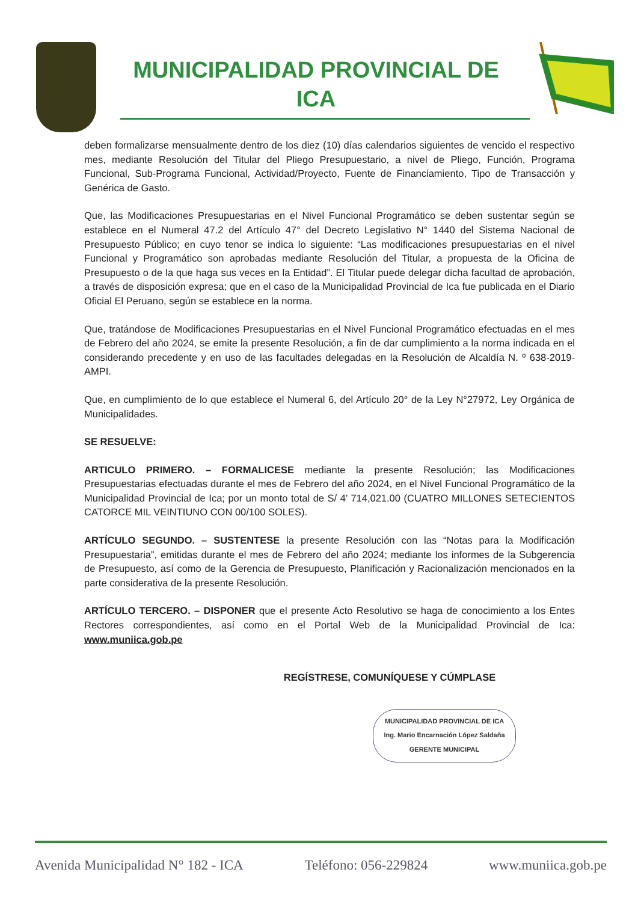MUNICIPALIDAD PROVINCIAL DE
ICA
deben formalizarse mensualmente dentro de los diez (10) días calendarios siguientes de vencido el respectivo mes, mediante Resolución del Titular del Pliego Presupuestario, a nivel de Pliego, Función, Programa Funcional, Sub-Programa Funcional, Actividad/Proyecto, Fuente de Financiamiento, Tipo de Transacción y Genérica de Gasto.
Que, las Modificaciones Presupuestarias en el Nivel Funcional Programático se deben sustentar según se establece en el Numeral 47.2 del Artículo 47° del Decreto Legislativo N° 1440 del Sistema Nacional de Presupuesto Público; en cuyo tenor se indica lo siguiente: “Las modificaciones presupuestarias en el nivel Funcional y Programático son aprobadas mediante Resolución del Titular, a propuesta de la Oficina de Presupuesto o de la que haga sus veces en la Entidad”. El Titular puede delegar dicha facultad de aprobación, a través de disposición expresa; que en el caso de la Municipalidad Provincial de Ica fue publicada en el Diario Oficial El Peruano, según se establece en la norma.
Que, tratándose de Modificaciones Presupuestarias en el Nivel Funcional Programático efectuadas en el mes de Febrero del año 2024, se emite la presente Resolución, a fin de dar cumplimiento a la norma indicada en el considerando precedente y en uso de las facultades delegadas en la Resolución de Alcaldía N. º 638-2019-AMPI.
Que, en cumplimiento de lo que establece el Numeral 6, del Artículo 20° de la Ley N°27972, Ley Orgánica de Municipalidades.
SE RESUELVE:
ARTICULO PRIMERO. – FORMALICESE mediante la presente Resolución; las Modificaciones Presupuestarias efectuadas durante el mes de Febrero del año 2024, en el Nivel Funcional Programático de la Municipalidad Provincial de Ica; por un monto total de S/ 4’ 714,021.00 (CUATRO MILLONES SETECIENTOS CATORCE MIL VEINTIUNO CON 00/100 SOLES).
ARTÍCULO SEGUNDO. – SUSTENTESE la presente Resolución con las “Notas para la Modificación Presupuestaria”, emitidas durante el mes de Febrero del año 2024; mediante los informes de la Subgerencia de Presupuesto, así como de la Gerencia de Presupuesto, Planificación y Racionalización mencionados en la parte considerativa de la presente Resolución.
ARTÍCULO TERCERO. – DISPONER que el presente Acto Resolutivo se haga de conocimiento a los Entes Rectores correspondientes, así como en el Portal Web de la Municipalidad Provincial de Ica: www.muniica.gob.pe
REGÍSTRESE, COMUNÍQUESE Y CÚMPLASE
MUNICIPALIDAD PROVINCIAL DE ICA
Ing. Mario Encarnación López Saldaña
GERENTE MUNICIPAL
Avenida Municipalidad N° 182 - ICA Teléfono: 056-229824 www.muniica.gob.pe